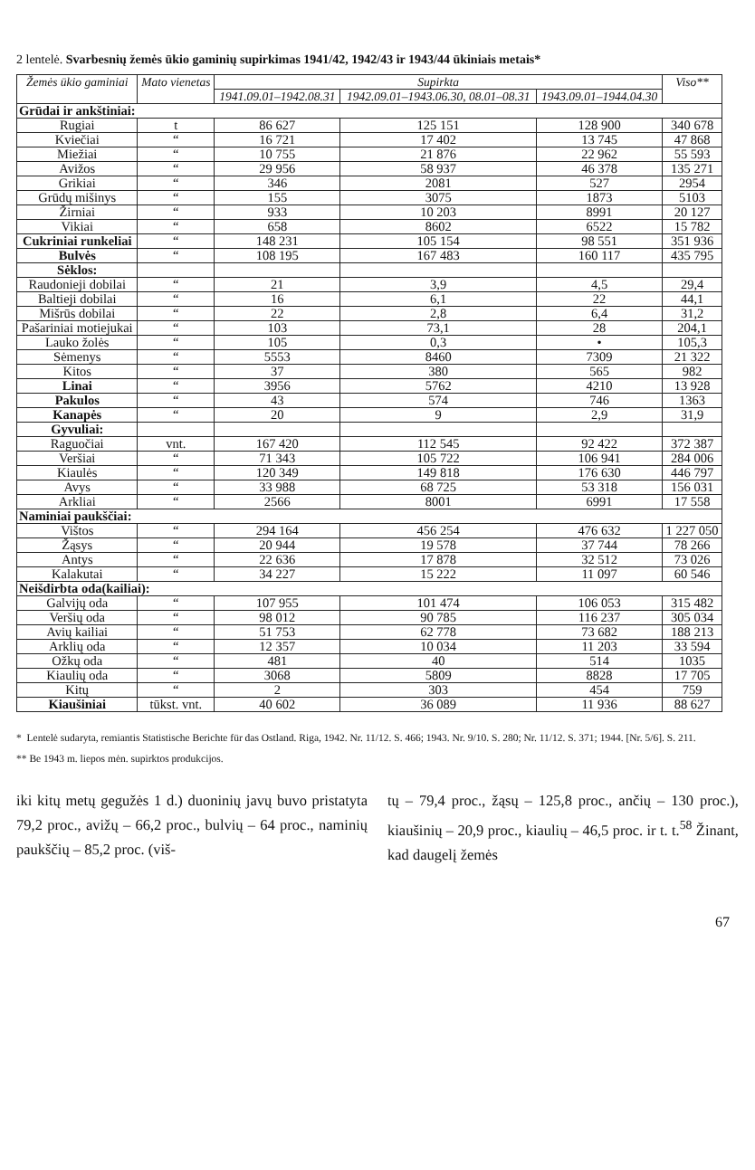2 lentelė. Svarbesnių žemės ūkio gaminių supirkimas 1941/42, 1942/43 ir 1943/44 ūkiniais metais*
| Žemės ūkio gaminiai | Mato vienetas | Supirkta | | | Viso** |
| --- | --- | --- | --- | --- | --- |
| | | 1941.09.01–1942.08.31 | 1942.09.01–1943.06.30, 08.01–08.31 | 1943.09.01–1944.04.30 | |
| Grūdai ir ankštiniai: | | | | | |
| Rugiai | t | 86 627 | 125 151 | 128 900 | 340 678 |
| Kviečiai | “ | 16 721 | 17 402 | 13 745 | 47 868 |
| Miežiai | “ | 10 755 | 21 876 | 22 962 | 55 593 |
| Avižos | “ | 29 956 | 58 937 | 46 378 | 135 271 |
| Grikiai | “ | 346 | 2081 | 527 | 2954 |
| Grūdų mišinys | “ | 155 | 3075 | 1873 | 5103 |
| Žirniai | “ | 933 | 10 203 | 8991 | 20 127 |
| Vikiai | “ | 658 | 8602 | 6522 | 15 782 |
| Cukriniai runkeliai | “ | 148 231 | 105 154 | 98 551 | 351 936 |
| Bulvės | “ | 108 195 | 167 483 | 160 117 | 435 795 |
| Sėklos: | | | | | |
| Raudonieji dobilai | “ | 21 | 3,9 | 4,5 | 29,4 |
| Baltieji dobilai | “ | 16 | 6,1 | 22 | 44,1 |
| Mišrūs dobilai | “ | 22 | 2,8 | 6,4 | 31,2 |
| Pašariniai motiejukai | “ | 103 | 73,1 | 28 | 204,1 |
| Lauko žolės | “ | 105 | 0,3 | • | 105,3 |
| Sėmenys | “ | 5553 | 8460 | 7309 | 21 322 |
| Kitos | “ | 37 | 380 | 565 | 982 |
| Linai | “ | 3956 | 5762 | 4210 | 13 928 |
| Pakulos | “ | 43 | 574 | 746 | 1363 |
| Kanapės | “ | 20 | 9 | 2,9 | 31,9 |
| Gyvuliai: | | | | | |
| Raguočiai | vnt. | 167 420 | 112 545 | 92 422 | 372 387 |
| Veršiai | “ | 71 343 | 105 722 | 106 941 | 284 006 |
| Kiaulės | “ | 120 349 | 149 818 | 176 630 | 446 797 |
| Avys | “ | 33 988 | 68 725 | 53 318 | 156 031 |
| Arkliai | “ | 2566 | 8001 | 6991 | 17 558 |
| Naminiai paukščiai: | | | | | |
| Vištos | “ | 294 164 | 456 254 | 476 632 | 1 227 050 |
| Žąsys | “ | 20 944 | 19 578 | 37 744 | 78 266 |
| Antys | “ | 22 636 | 17 878 | 32 512 | 73 026 |
| Kalakutai | “ | 34 227 | 15 222 | 11 097 | 60 546 |
| Neišdirbta oda(kailiai): | | | | | |
| Galvijų oda | “ | 107 955 | 101 474 | 106 053 | 315 482 |
| Veršių oda | “ | 98 012 | 90 785 | 116 237 | 305 034 |
| Avių kailiai | “ | 51 753 | 62 778 | 73 682 | 188 213 |
| Arklių oda | “ | 12 357 | 10 034 | 11 203 | 33 594 |
| Ožkų oda | “ | 481 | 40 | 514 | 1035 |
| Kiaulių oda | “ | 3068 | 5809 | 8828 | 17 705 |
| Kitų | “ | 2 | 303 | 454 | 759 |
| Kiaušiniai | tūkst. vnt. | 40 602 | 36 089 | 11 936 | 88 627 |
* Lentelė sudaryta, remiantis Statistische Berichte für das Ostland. Riga, 1942. Nr. 11/12. S. 466; 1943. Nr. 9/10. S. 280; Nr. 11/12. S. 371; 1944. [Nr. 5/6]. S. 211.
** Be 1943 m. liepos mėn. supirktos produkcijos.
iki kitų metų gegužės 1 d.) duoninių javų buvo pristatyta 79,2 proc., avižų – 66,2 proc., bulvių – 64 proc., naminių paukščių – 85,2 proc. (viš-
tų – 79,4 proc., žąsų – 125,8 proc., ančių – 130 proc.), kiaušinių – 20,9 proc., kiaulių – 46,5 proc. ir t. t.<sup>58</sup> Žinant, kad daugelį žemės
67